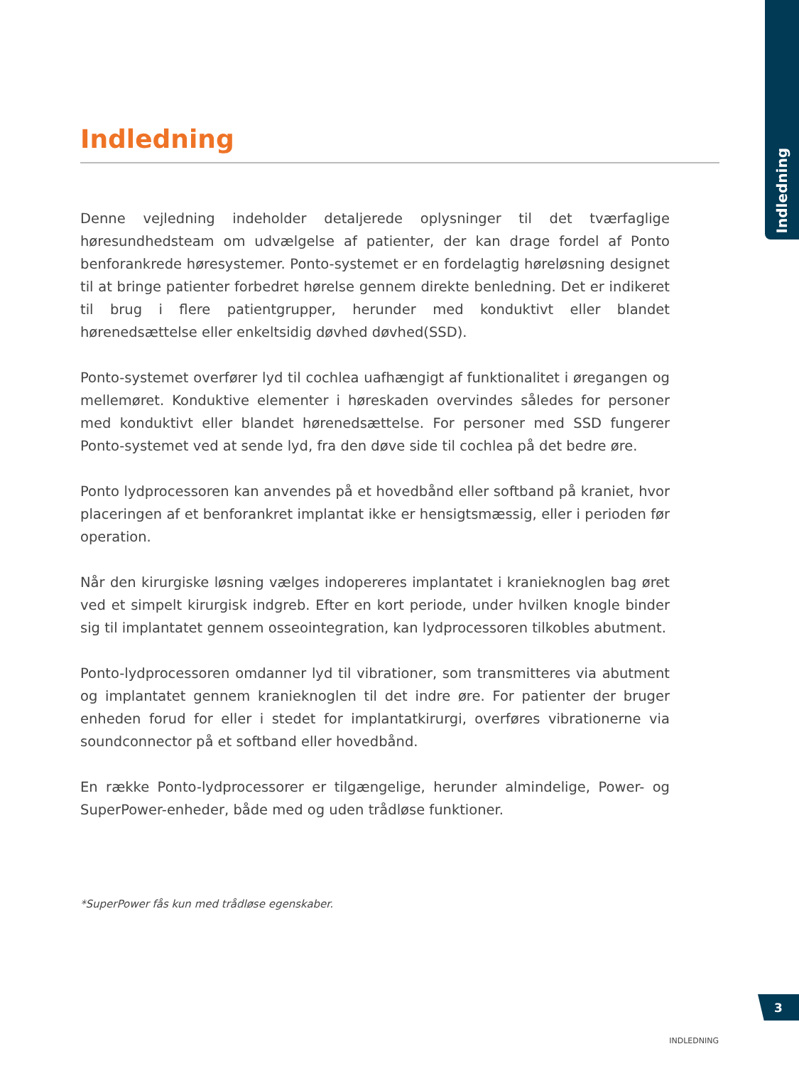Indledning
Indledning
Denne vejledning indeholder detaljerede oplysninger til det tværfaglige høresundhedsteam om udvælgelse af patienter, der kan drage fordel af Ponto benforankrede høresystemer. Ponto-systemet er en fordelagtig høreløsning designet til at bringe patienter forbedret hørelse gennem direkte benledning. Det er indikeret til brug i flere patientgrupper, herunder med konduktivt eller blandet hørenedsættelse eller enkeltsidig døvhed døvhed(SSD).
Ponto-systemet overfører lyd til cochlea uafhængigt af funktionalitet i øregangen og mellemøret. Konduktive elementer i høreskaden overvindes således for personer med konduktivt eller blandet hørenedsættelse. For personer med SSD fungerer Ponto-systemet ved at sende lyd, fra den døve side til cochlea på det bedre øre.
Ponto lydprocessoren kan anvendes på et hovedbånd eller softband på kraniet, hvor placeringen af et benforankret implantat ikke er hensigtsmæssig, eller i perioden før operation.
Når den kirurgiske løsning vælges indopereres implantatet i kranieknoglen bag øret ved et simpelt kirurgisk indgreb. Efter en kort periode, under hvilken knogle binder sig til implantatet gennem osseointegration, kan lydprocessoren tilkobles abutment.
Ponto-lydprocessoren omdanner lyd til vibrationer, som transmitteres via abutment og implantatet gennem kranieknoglen til det indre øre. For patienter der bruger enheden forud for eller i stedet for implantatkirurgi, overføres vibrationerne via soundconnector på et softband eller hovedbånd.
En række Ponto-lydprocessorer er tilgængelige, herunder almindelige, Power- og SuperPower-enheder, både med og uden trådløse funktioner.
*SuperPower fås kun med trådløse egenskaber.
3
INDLEDNING